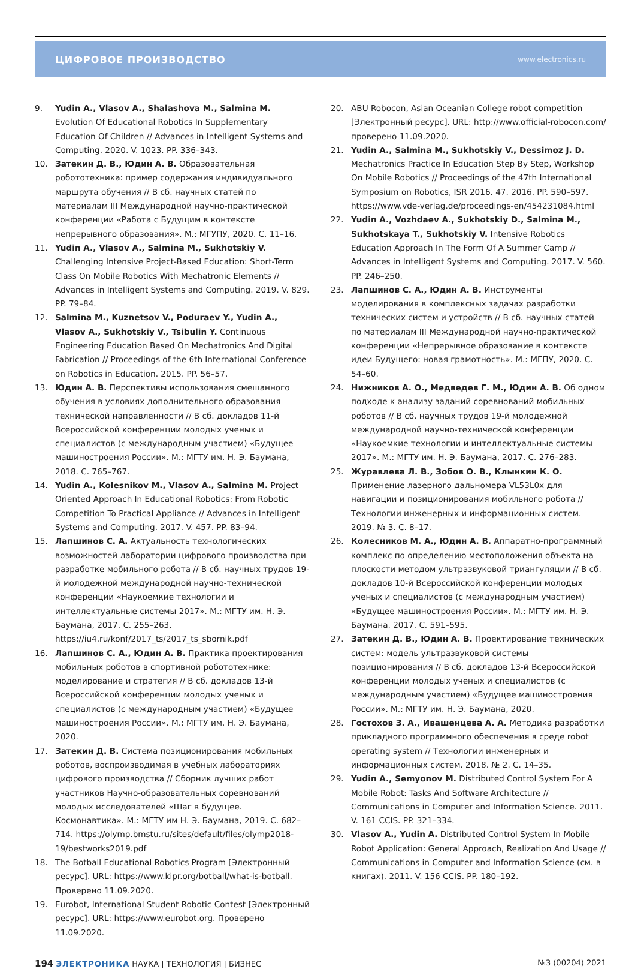ЦИФРОВОЕ ПРОИЗВОДСТВО www.electronics.ru
9. Yudin A., Vlasov A., Shalashova M., Salmina M. Evolution Of Educational Robotics In Supplementary Education Of Children // Advances in Intelligent Systems and Computing. 2020. V. 1023. PP. 336–343.
10. Затекин Д. В., Юдин А. В. Образовательная робототехника: пример содержания индивидуального маршрута обучения // В сб. научных статей по материалам III Международной научно-практической конференции «Работа с Будущим в контексте непрерывного образования». М.: МГУПУ, 2020. С. 11–16.
11. Yudin A., Vlasov A., Salmina M., Sukhotskiy V. Challenging Intensive Project-Based Education: Short-Term Class On Mobile Robotics With Mechatronic Elements // Advances in Intelligent Systems and Computing. 2019. V. 829. PP. 79–84.
12. Salmina M., Kuznetsov V., Poduraev Y., Yudin A., Vlasov A., Sukhotskiy V., Tsibulin Y. Continuous Engineering Education Based On Mechatronics And Digital Fabrication // Proceedings of the 6th International Conference on Robotics in Education. 2015. PP. 56–57.
13. Юдин А. В. Перспективы использования смешанного обучения в условиях дополнительного образования технической направленности // В сб. докладов 11-й Всероссийской конференции молодых ученых и специалистов (с международным участием) «Будущее машиностроения России». М.: МГТУ им. Н. Э. Баумана, 2018. С. 765–767.
14. Yudin A., Kolesnikov M., Vlasov A., Salmina M. Project Oriented Approach In Educational Robotics: From Robotic Competition To Practical Appliance // Advances in Intelligent Systems and Computing. 2017. V. 457. PP. 83–94.
15. Лапшинов С. А. Актуальность технологических возможностей лаборатории цифрового производства при разработке мобильного робота // В сб. научных трудов 19-й молодежной международной научно-технической конференции «Наукоемкие технологии и интеллектуальные системы 2017». М.: МГТУ им. Н. Э. Баумана, 2017. С. 255–263. https://iu4.ru/konf/2017_ts/2017_ts_sbornik.pdf
16. Лапшинов С. А., Юдин А. В. Практика проектирования мобильных роботов в спортивной робототехнике: моделирование и стратегия // В сб. докладов 13-й Всероссийской конференции молодых ученых и специалистов (с международным участием) «Будущее машиностроения России». М.: МГТУ им. Н. Э. Баумана, 2020.
17. Затекин Д. В. Система позиционирования мобильных роботов, воспроизводимая в учебных лабораториях цифрового производства // Сборник лучших работ участников Научно-образовательных соревнований молодых исследователей «Шаг в будущее. Космонавтика». М.: МГТУ им Н. Э. Баумана, 2019. С. 682–714. https://olymp.bmstu.ru/sites/default/files/olymp2018-19/bestworks2019.pdf
18. The Botball Educational Robotics Program [Электронный ресурс]. URL: https://www.kipr.org/botball/what-is-botball. Проверено 11.09.2020.
19. Eurobot, International Student Robotic Contest [Электронный ресурс]. URL: https://www.eurobot.org. Проверено 11.09.2020.
20. ABU Robocon, Asian Oceanian College robot competition [Электронный ресурс]. URL: http://www.official-robocon.com/ проверено 11.09.2020.
21. Yudin A., Salmina M., Sukhotskiy V., Dessimoz J. D. Mechatronics Practice In Education Step By Step, Workshop On Mobile Robotics // Proceedings of the 47th International Symposium on Robotics, ISR 2016. 47. 2016. PP. 590–597. https://www.vde-verlag.de/proceedings-en/454231084.html
22. Yudin A., Vozhdaev A., Sukhotskiy D., Salmina M., Sukhotskaya T., Sukhotskiy V. Intensive Robotics Education Approach In The Form Of A Summer Camp // Advances in Intelligent Systems and Computing. 2017. V. 560. PP. 246–250.
23. Лапшинов С. А., Юдин А. В. Инструменты моделирования в комплексных задачах разработки технических систем и устройств // В сб. научных статей по материалам III Международной научно-практической конференции «Непрерывное образование в контексте идеи Будущего: новая грамотность». М.: МГПУ, 2020. С. 54–60.
24. Нижников А. О., Медведев Г. М., Юдин А. В. Об одном подходе к анализу заданий соревнований мобильных роботов // В сб. научных трудов 19-й молодежной международной научно-технической конференции «Наукоемкие технологии и интеллектуальные системы 2017». М.: МГТУ им. Н. Э. Баумана, 2017. С. 276–283.
25. Журавлева Л. В., Зобов О. В., Клынкин К. О. Применение лазерного дальномера VL53L0x для навигации и позиционирования мобильного робота // Технологии инженерных и информационных систем. 2019. № 3. С. 8–17.
26. Колесников М. А., Юдин А. В. Аппаратно-программный комплекс по определению местоположения объекта на плоскости методом ультразвуковой триангуляции // В сб. докладов 10-й Всероссийской конференции молодых ученых и специалистов (с международным участием) «Будущее машиностроения России». М.: МГТУ им. Н. Э. Баумана. 2017. С. 591–595.
27. Затекин Д. В., Юдин А. В. Проектирование технических систем: модель ультразвуковой системы позиционирования // В сб. докладов 13-й Всероссийской конференции молодых ученых и специалистов (с международным участием) «Будущее машиностроения России». М.: МГТУ им. Н. Э. Баумана, 2020.
28. Гостохов З. А., Ивашенцева А. А. Методика разработки прикладного программного обеспечения в среде robot operating system // Технологии инженерных и информационных систем. 2018. № 2. С. 14–35.
29. Yudin A., Semyonov M. Distributed Control System For A Mobile Robot: Tasks And Software Architecture // Communications in Computer and Information Science. 2011. V. 161 CCIS. PP. 321–334.
30. Vlasov A., Yudin A. Distributed Control System In Mobile Robot Application: General Approach, Realization And Usage // Communications in Computer and Information Science (см. в книгах). 2011. V. 156 CCIS. PP. 180–192.
194 ЭЛЕКТРОНИКА НАУКА | ТЕХНОЛОГИЯ | БИЗНЕС №3 (00204) 2021